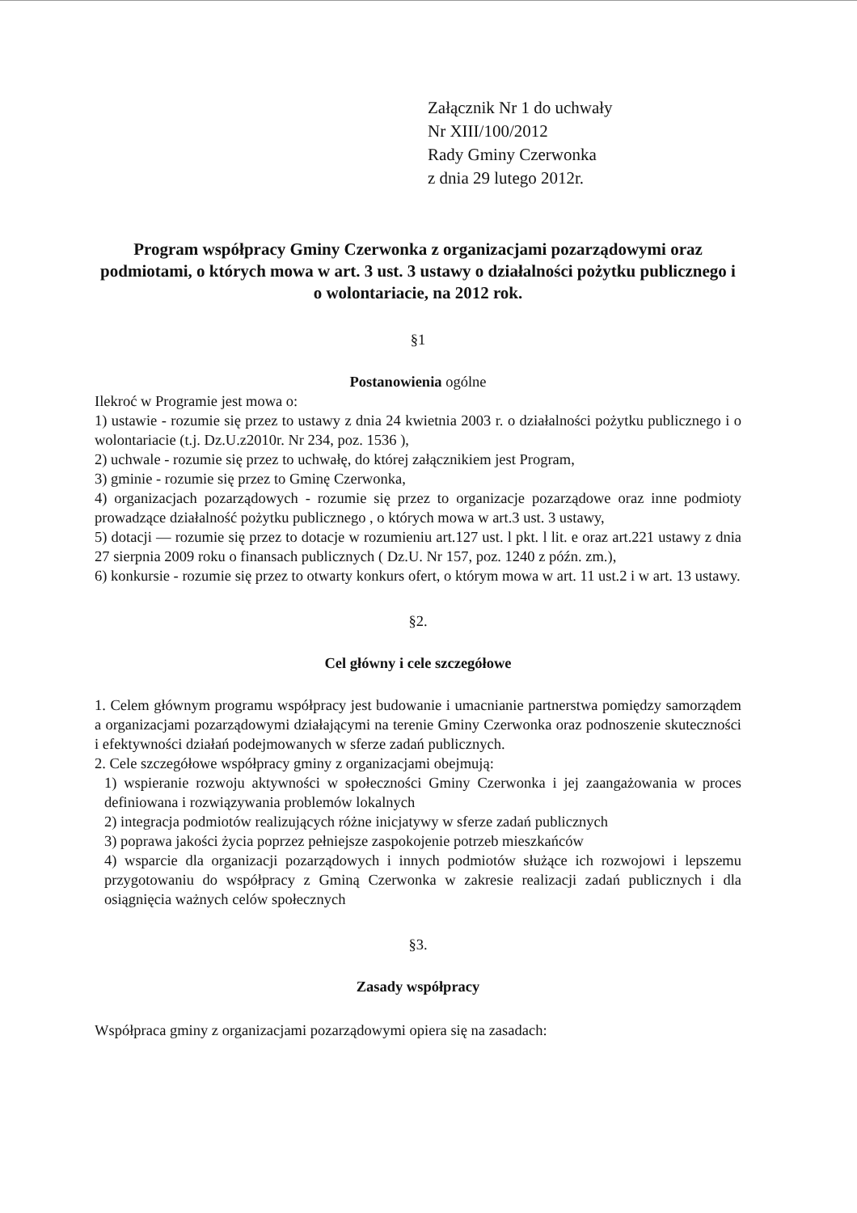Załącznik Nr 1 do uchwały
Nr XIII/100/2012
Rady Gminy Czerwonka
z dnia 29 lutego 2012r.
Program współpracy Gminy Czerwonka z organizacjami pozarządowymi oraz podmiotami, o których mowa w art. 3 ust. 3 ustawy o działalności pożytku publicznego i o wolontariacie, na 2012 rok.
§1
Postanowienia ogólne
Ilekroć w Programie jest mowa o:
1) ustawie - rozumie się przez to ustawy z dnia 24 kwietnia 2003 r. o działalności pożytku publicznego i o wolontariacie (t.j. Dz.U.z2010r. Nr 234, poz. 1536 ),
2) uchwale - rozumie się przez to uchwałę, do której załącznikiem jest Program,
3) gminie - rozumie się przez to Gminę Czerwonka,
4) organizacjach pozarządowych - rozumie się przez to organizacje pozarządowe oraz inne podmioty prowadzące działalność pożytku publicznego , o których mowa w art.3 ust. 3 ustawy,
5) dotacji — rozumie się przez to dotacje w rozumieniu art.127 ust. l pkt. l lit. e oraz art.221 ustawy z dnia 27 sierpnia 2009 roku o finansach publicznych ( Dz.U. Nr 157, poz. 1240 z późn. zm.),
6) konkursie - rozumie się przez to otwarty konkurs ofert, o którym mowa w art. 11 ust.2 i w art. 13 ustawy.
§2.
Cel główny i cele szczegółowe
1. Celem głównym programu współpracy jest budowanie i umacnianie partnerstwa pomiędzy samorządem a organizacjami pozarządowymi działającymi na terenie Gminy Czerwonka oraz podnoszenie skuteczności i efektywności działań podejmowanych w sferze zadań publicznych.
2. Cele szczegółowe współpracy gminy z organizacjami obejmują:
1) wspieranie rozwoju aktywności w społeczności Gminy Czerwonka i jej zaangażowania w proces definiowana i rozwiązywania problemów lokalnych
2) integracja podmiotów realizujących różne inicjatywy w sferze zadań publicznych
3) poprawa jakości życia poprzez pełniejsze zaspokojenie potrzeb mieszkańców
4) wsparcie dla organizacji pozarządowych i innych podmiotów służące ich rozwojowi i lepszemu przygotowaniu do współpracy z Gminą Czerwonka w zakresie realizacji zadań publicznych i dla osiągnięcia ważnych celów społecznych
§3.
Zasady współpracy
Współpraca gminy z organizacjami pozarządowymi opiera się na zasadach: